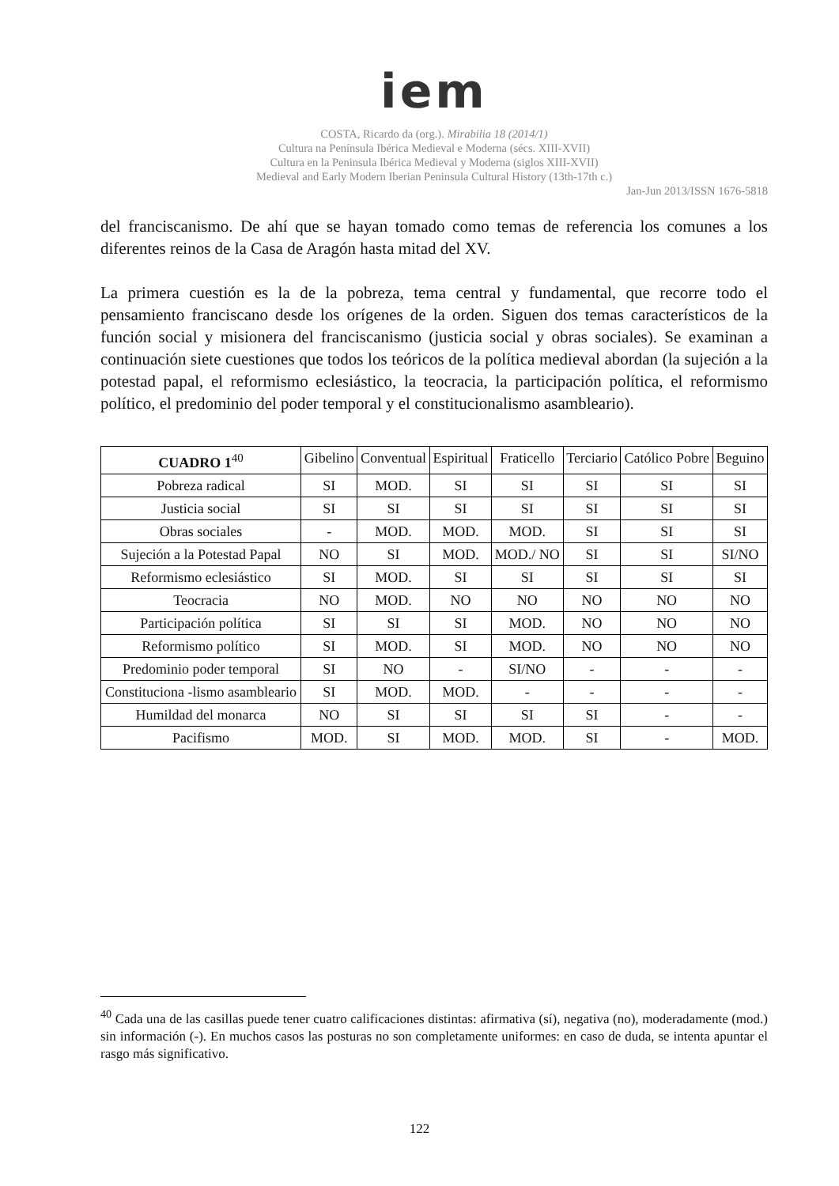iem
COSTA, Ricardo da (org.). Mirabilia 18 (2014/1)
Cultura na Península Ibérica Medieval e Moderna (sécs. XIII-XVII)
Cultura en la Peninsula Ibérica Medieval y Moderna (siglos XIII-XVII)
Medieval and Early Modern Iberian Peninsula Cultural History (13th-17th c.)
Jan-Jun 2013/ISSN 1676-5818
del franciscanismo. De ahí que se hayan tomado como temas de referencia los comunes a los diferentes reinos de la Casa de Aragón hasta mitad del XV.
La primera cuestión es la de la pobreza, tema central y fundamental, que recorre todo el pensamiento franciscano desde los orígenes de la orden. Siguen dos temas característicos de la función social y misionera del franciscanismo (justicia social y obras sociales). Se examinan a continuación siete cuestiones que todos los teóricos de la política medieval abordan (la sujeción a la potestad papal, el reformismo eclesiástico, la teocracia, la participación política, el reformismo político, el predominio del poder temporal y el constitucionalismo asambleario).
| CUADRO 1<sup>40</sup> | Gibelino | Conventual | Espiritual | Fraticello | Terciario | Católico Pobre | Beguino |
| --- | --- | --- | --- | --- | --- | --- | --- |
| Pobreza radical | SI | MOD. | SI | SI | SI | SI | SI |
| Justicia social | SI | SI | SI | SI | SI | SI | SI |
| Obras sociales | - | MOD. | MOD. | MOD. | SI | SI | SI |
| Sujeción a la Potestad Papal | NO | SI | MOD. | MOD./ NO | SI | SI | SI/NO |
| Reformismo eclesiástico | SI | MOD. | SI | SI | SI | SI | SI |
| Teocracia | NO | MOD. | NO | NO | NO | NO | NO |
| Participación política | SI | SI | SI | MOD. | NO | NO | NO |
| Reformismo político | SI | MOD. | SI | MOD. | NO | NO | NO |
| Predominio poder temporal | SI | NO | - | SI/NO | - | - | - |
| Constituciona -lismo asambleario | SI | MOD. | MOD. | - | - | - | - |
| Humildad del monarca | NO | SI | SI | SI | SI | - | - |
| Pacifismo | MOD. | SI | MOD. | MOD. | SI | - | MOD. |
<sup>40</sup> Cada una de las casillas puede tener cuatro calificaciones distintas: afirmativa (sí), negativa (no), moderadamente (mod.) sin información (-). En muchos casos las posturas no son completamente uniformes: en caso de duda, se intenta apuntar el rasgo más significativo.
122